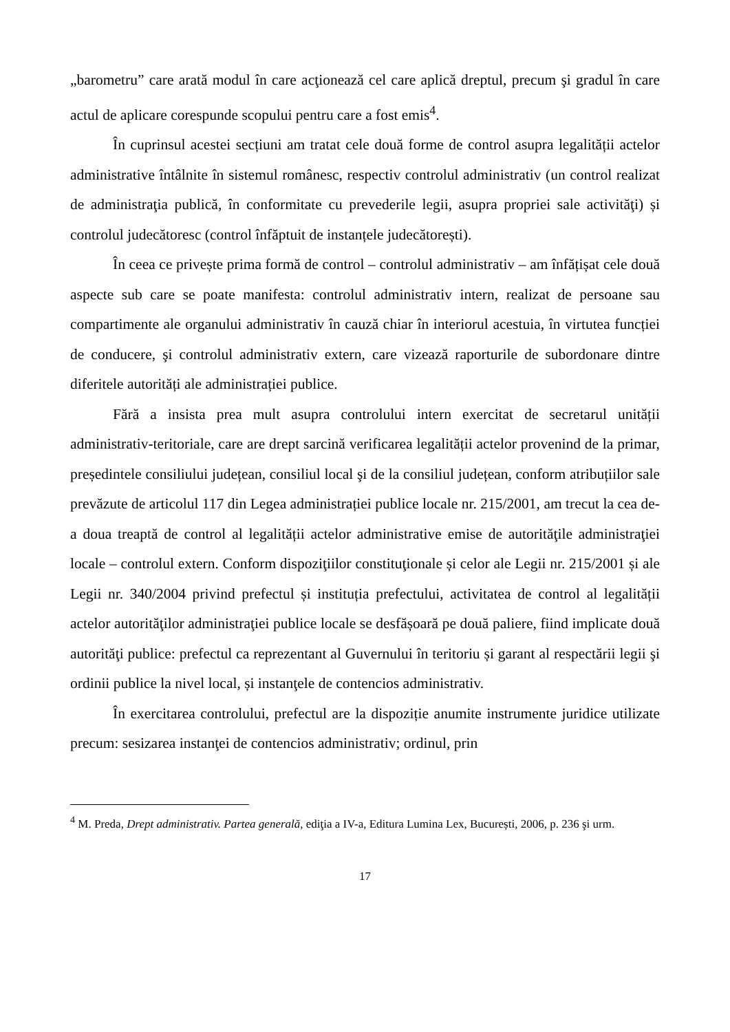„barometru” care arată modul în care acţionează cel care aplică dreptul, precum şi gradul în care actul de aplicare corespunde scopului pentru care a fost emis<sup>4</sup>.
În cuprinsul acestei secțiuni am tratat cele două forme de control asupra legalității actelor administrative întâlnite în sistemul românesc, respectiv controlul administrativ (un control realizat de administraţia publică, în conformitate cu prevederile legii, asupra propriei sale activităţi) și controlul judecătoresc (control înfăptuit de instanțele judecătorești).
În ceea ce privește prima formă de control – controlul administrativ – am înfățișat cele două aspecte sub care se poate manifesta: controlul administrativ intern, realizat de persoane sau compartimente ale organului administrativ în cauză chiar în interiorul acestuia, în virtutea funcției de conducere, şi controlul administrativ extern, care vizează raporturile de subordonare dintre diferitele autorități ale administrației publice.
Fără a insista prea mult asupra controlului intern exercitat de secretarul unității administrativ-teritoriale, care are drept sarcină verificarea legalității actelor provenind de la primar, președintele consiliului județean, consiliul local şi de la consiliul județean, conform atribuțiilor sale prevăzute de articolul 117 din Legea administrației publice locale nr. 215/2001, am trecut la cea de-a doua treaptă de control al legalității actelor administrative emise de autorităţile administraţiei locale – controlul extern. Conform dispoziţiilor constituţionale și celor ale Legii nr. 215/2001 și ale Legii nr. 340/2004 privind prefectul și instituția prefectului, activitatea de control al legalității actelor autorităţilor administraţiei publice locale se desfășoară pe două paliere, fiind implicate două autorităţi publice: prefectul ca reprezentant al Guvernului în teritoriu și garant al respectării legii şi ordinii publice la nivel local, și instanţele de contencios administrativ.
În exercitarea controlului, prefectul are la dispoziție anumite instrumente juridice utilizate precum: sesizarea instanţei de contencios administrativ; ordinul, prin
<sup>4</sup> M. Preda, Drept administrativ. Partea generală, ediţia a IV-a, Editura Lumina Lex, București, 2006, p. 236 şi urm.
17